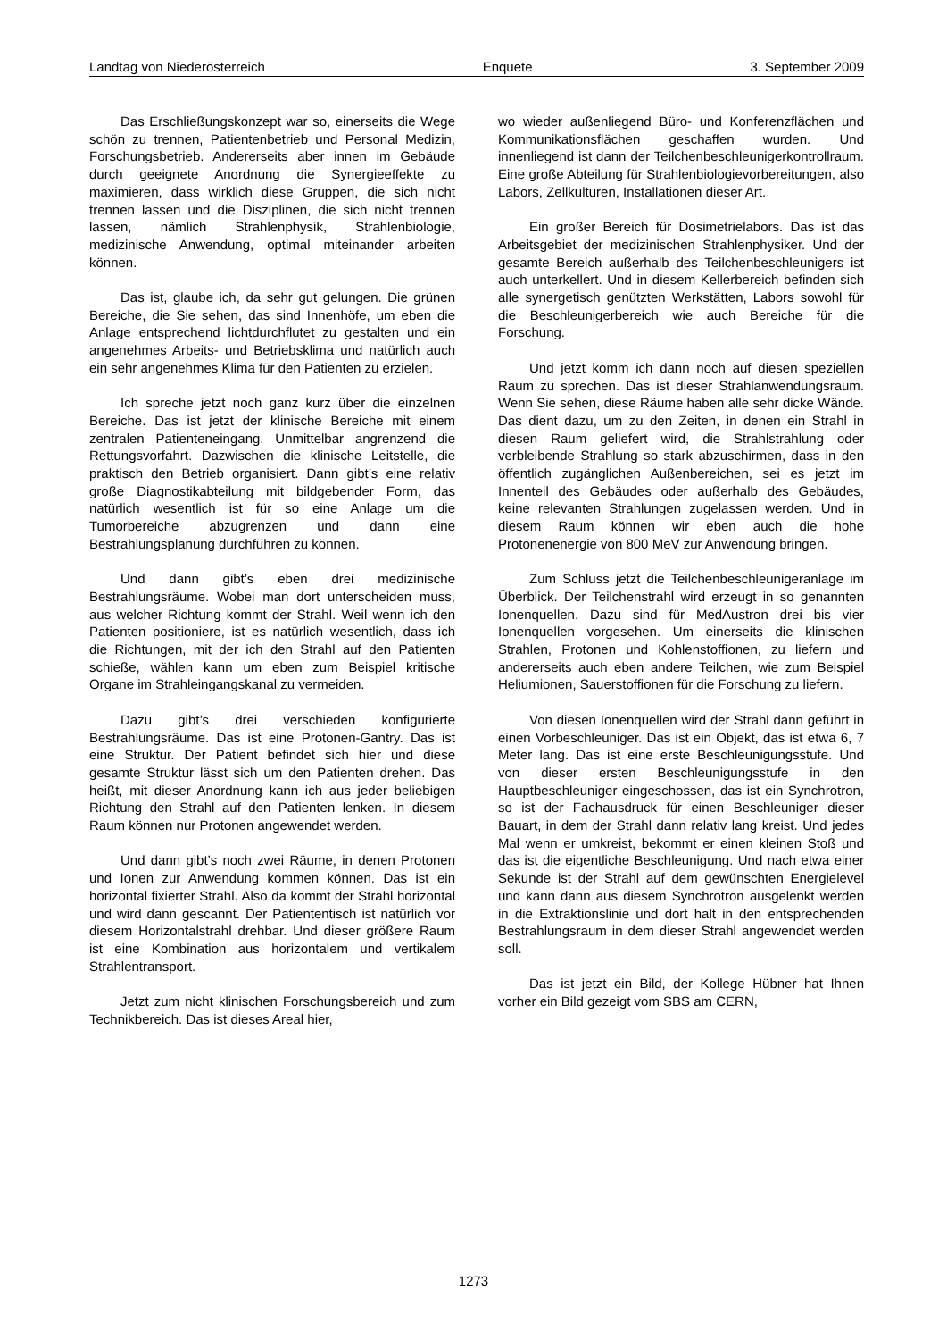Landtag von Niederösterreich Enquete 3. September 2009
Das Erschließungskonzept war so, einerseits die Wege schön zu trennen, Patientenbetrieb und Personal Medizin, Forschungsbetrieb. Andererseits aber innen im Gebäude durch geeignete Anordnung die Synergieeffekte zu maximieren, dass wirklich diese Gruppen, die sich nicht trennen lassen und die Disziplinen, die sich nicht trennen lassen, nämlich Strahlenphysik, Strahlenbiologie, medizinische Anwendung, optimal miteinander arbeiten können.
Das ist, glaube ich, da sehr gut gelungen. Die grünen Bereiche, die Sie sehen, das sind Innenhöfe, um eben die Anlage entsprechend lichtdurchflutet zu gestalten und ein angenehmes Arbeits- und Betriebsklima und natürlich auch ein sehr angenehmes Klima für den Patienten zu erzielen.
Ich spreche jetzt noch ganz kurz über die einzelnen Bereiche. Das ist jetzt der klinische Bereiche mit einem zentralen Patienteneingang. Unmittelbar angrenzend die Rettungsvorfahrt. Dazwischen die klinische Leitstelle, die praktisch den Betrieb organisiert. Dann gibt’s eine relativ große Diagnostikabteilung mit bildgebender Form, das natürlich wesentlich ist für so eine Anlage um die Tumorbereiche abzugrenzen und dann eine Bestrahlungsplanung durchführen zu können.
Und dann gibt’s eben drei medizinische Bestrahlungsräume. Wobei man dort unterscheiden muss, aus welcher Richtung kommt der Strahl. Weil wenn ich den Patienten positioniere, ist es natürlich wesentlich, dass ich die Richtungen, mit der ich den Strahl auf den Patienten schieße, wählen kann um eben zum Beispiel kritische Organe im Strahleingangskanal zu vermeiden.
Dazu gibt’s drei verschieden konfigurierte Bestrahlungsräume. Das ist eine Protonen-Gantry. Das ist eine Struktur. Der Patient befindet sich hier und diese gesamte Struktur lässt sich um den Patienten drehen. Das heißt, mit dieser Anordnung kann ich aus jeder beliebigen Richtung den Strahl auf den Patienten lenken. In diesem Raum können nur Protonen angewendet werden.
Und dann gibt’s noch zwei Räume, in denen Protonen und Ionen zur Anwendung kommen können. Das ist ein horizontal fixierter Strahl. Also da kommt der Strahl horizontal und wird dann gescannt. Der Patiententisch ist natürlich vor diesem Horizontalstrahl drehbar. Und dieser größere Raum ist eine Kombination aus horizontalem und vertikalem Strahlentransport.
Jetzt zum nicht klinischen Forschungsbereich und zum Technikbereich. Das ist dieses Areal hier,
wo wieder außenliegend Büro- und Konferenzflächen und Kommunikationsflächen geschaffen wurden. Und innenliegend ist dann der Teilchenbeschleunigerkontrollraum. Eine große Abteilung für Strahlenbiologievorbereitungen, also Labors, Zellkulturen, Installationen dieser Art.
Ein großer Bereich für Dosimetrielabors. Das ist das Arbeitsgebiet der medizinischen Strahlenphysiker. Und der gesamte Bereich außerhalb des Teilchenbeschleunigers ist auch unterkellert. Und in diesem Kellerbereich befinden sich alle synergetisch genützten Werkstätten, Labors sowohl für die Beschleunigerbereich wie auch Bereiche für die Forschung.
Und jetzt komm ich dann noch auf diesen speziellen Raum zu sprechen. Das ist dieser Strahlanwendungsraum. Wenn Sie sehen, diese Räume haben alle sehr dicke Wände. Das dient dazu, um zu den Zeiten, in denen ein Strahl in diesen Raum geliefert wird, die Strahlstrahlung oder verbleibende Strahlung so stark abzuschirmen, dass in den öffentlich zugänglichen Außenbereichen, sei es jetzt im Innenteil des Gebäudes oder außerhalb des Gebäudes, keine relevanten Strahlungen zugelassen werden. Und in diesem Raum können wir eben auch die hohe Protonenenergie von 800 MeV zur Anwendung bringen.
Zum Schluss jetzt die Teilchenbeschleunigeranlage im Überblick. Der Teilchenstrahl wird erzeugt in so genannten Ionenquellen. Dazu sind für MedAustron drei bis vier Ionenquellen vorgesehen. Um einerseits die klinischen Strahlen, Protonen und Kohlenstoffionen, zu liefern und andererseits auch eben andere Teilchen, wie zum Beispiel Heliumionen, Sauerstoffionen für die Forschung zu liefern.
Von diesen Ionenquellen wird der Strahl dann geführt in einen Vorbeschleuniger. Das ist ein Objekt, das ist etwa 6, 7 Meter lang. Das ist eine erste Beschleunigungsstufe. Und von dieser ersten Beschleunigungsstufe in den Hauptbeschleuniger eingeschossen, das ist ein Synchrotron, so ist der Fachausdruck für einen Beschleuniger dieser Bauart, in dem der Strahl dann relativ lang kreist. Und jedes Mal wenn er umkreist, bekommt er einen kleinen Stoß und das ist die eigentliche Beschleunigung. Und nach etwa einer Sekunde ist der Strahl auf dem gewünschten Energielevel und kann dann aus diesem Synchrotron ausgelenkt werden in die Extraktionslinie und dort halt in den entsprechenden Bestrahlungsraum in dem dieser Strahl angewendet werden soll.
Das ist jetzt ein Bild, der Kollege Hübner hat Ihnen vorher ein Bild gezeigt vom SBS am CERN,
1273